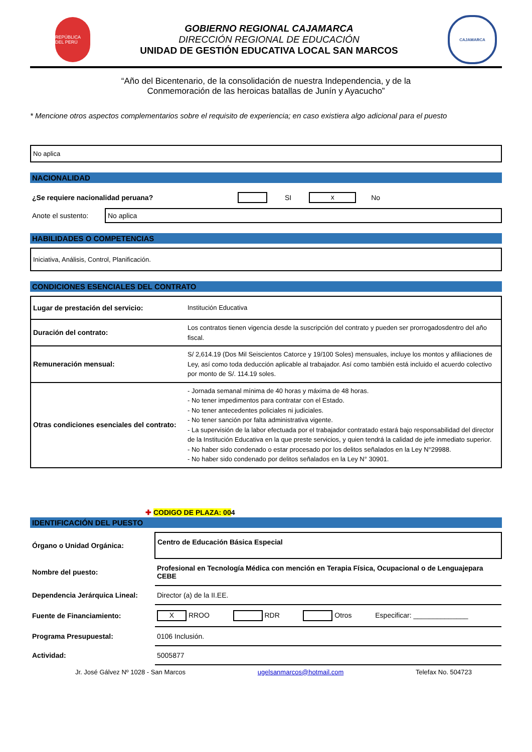REPÚBLICA DEL PERÚ
GOBIERNO REGIONAL CAJAMARCA
DIRECCIÓN REGIONAL DE EDUCACIÓN
UNIDAD DE GESTIÓN EDUCATIVA LOCAL SAN MARCOS
CAJAMARCA
“Año del Bicentenario, de la consolidación de nuestra Independencia, y de la
Conmemoración de las heroicas batallas de Junín y Ayacucho”
* Mencione otros aspectos complementarios sobre el requisito de experiencia; en caso existiera algo adicional para el puesto
No aplica
NACIONALIDAD
¿Se requiere nacionalidad peruana? SI x No
Anote el sustento:
No aplica
HABILIDADES O COMPETENCIAS
Iniciativa, Análisis, Control, Planificación.
CONDICIONES ESENCIALES DEL CONTRATO
| Lugar de prestación del servicio: | Institución Educativa |
| Duración del contrato: | Los contratos tienen vigencia desde la suscripción del contrato y pueden ser prorrogadosdentro del año fiscal. |
| Remuneración mensual: | S/ 2,614.19 (Dos Mil Seiscientos Catorce y 19/100 Soles) mensuales, incluye los montos y afiliaciones de Ley, así como toda deducción aplicable al trabajador. Así como también está incluido el acuerdo colectivo por monto de S/. 114.19 soles. |
| Otras condiciones esenciales del contrato: | - Jornada semanal mínima de 40 horas y máxima de 48 horas. - No tener impedimentos para contratar con el Estado. - No tener antecedentes policiales ni judiciales. - No tener sanción por falta administrativa vigente. - La supervisión de la labor efectuada por el trabajador contratado estará bajo responsabilidad del director de la Institución Educativa en la que preste servicios, y quien tendrá la calidad de jefe inmediato superior. - No haber sido condenado o estar procesado por los delitos señalados en la Ley N°29988. - No haber sido condenado por delitos señalados en la Ley N° 30901. |
✚ CODIGO DE PLAZA: 004
IDENTIFICACIÓN DEL PUESTO
| Órgano o Unidad Orgánica: | Centro de Educación Básica Especial |
| Nombre del puesto: | Profesional en Tecnología Médica con mención en Terapia Física, Ocupacional o de Lenguajepara CEBE |
| Dependencia Jerárquica Lineal: | Director (a) de la II.EE. |
| Fuente de Financiamiento: | X RROO RDR Otros Especificar: ______________ |
| Programa Presupuestal: | 0106 Inclusión. |
| Actividad: | 5005877 |
Jr. José Gálvez Nº 1028 - San Marcos ugelsanmarcos@hotmail.com Telefax No. 504723